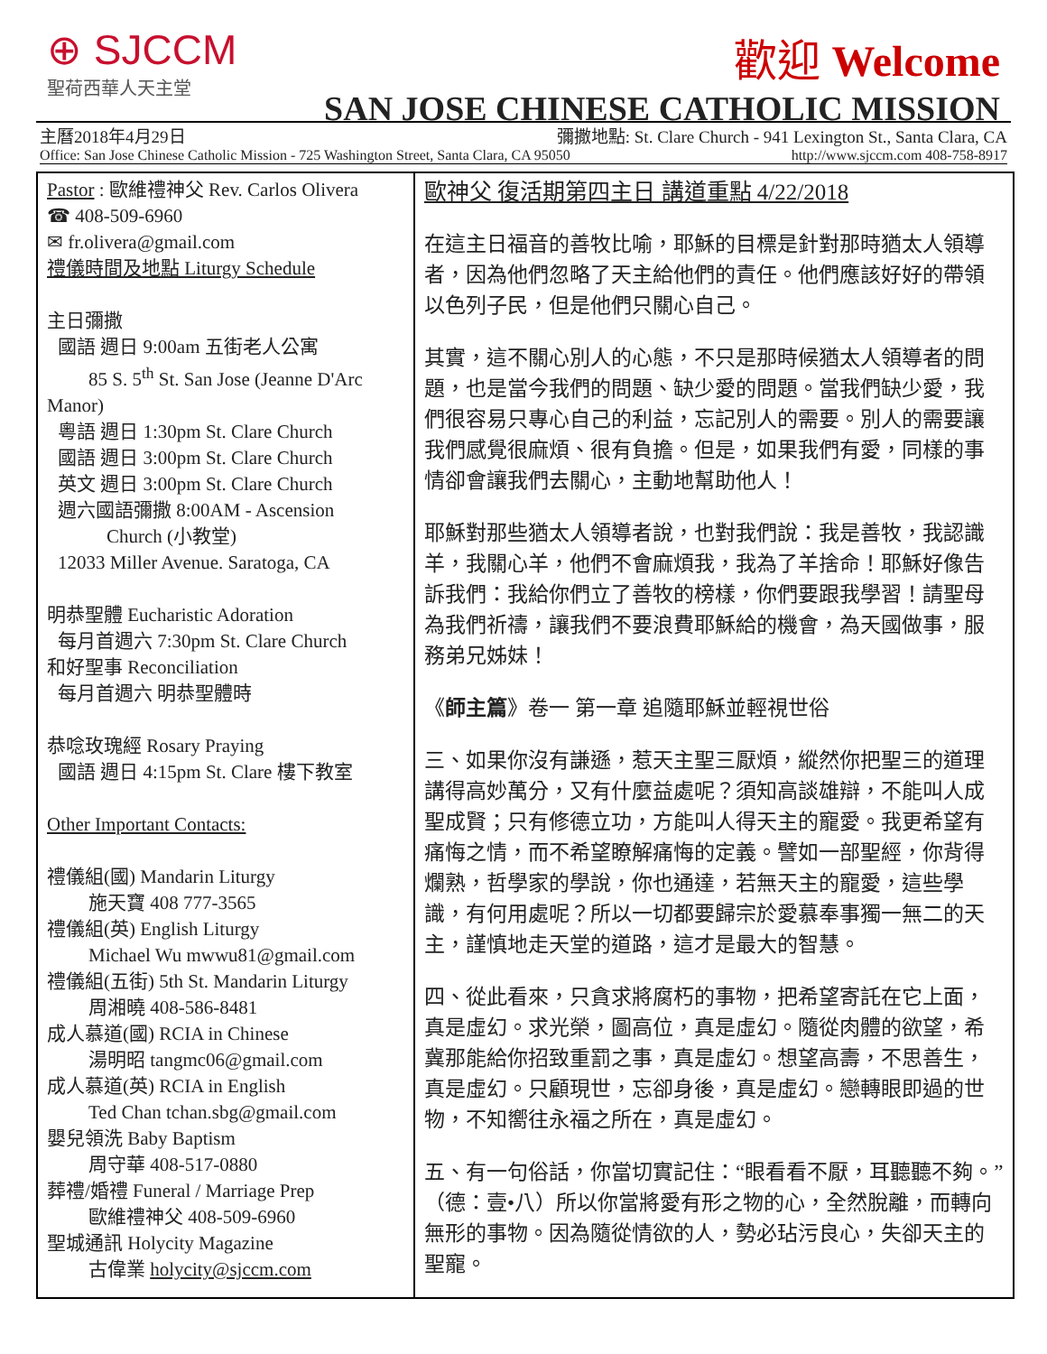⊕ SJCCM
聖荷西華人天主堂
歡迎 Welcome
SAN JOSE CHINESE CATHOLIC MISSION
主曆2018年4月29日 彌撒地點: St. Clare Church - 941 Lexington St., Santa Clara, CA
Office: San Jose Chinese Catholic Mission - 725 Washington Street, Santa Clara, CA 95050 http://www.sjccm.com 408-758-8917
Pastor : 歐維禮神父 Rev. Carlos Olivera
☎ 408-509-6960
✉ fr.olivera@gmail.com
禮儀時間及地點 Liturgy Schedule
主日彌撒
國語 週日 9:00am 五街老人公寓
85 S. 5<sup>th</sup> St. San Jose (Jeanne D'Arc
Manor)
粵語 週日 1:30pm St. Clare Church
國語 週日 3:00pm St. Clare Church
英文 週日 3:00pm St. Clare Church
週六國語彌撒 8:00AM - Ascension
Church (小教堂)
12033 Miller Avenue. Saratoga, CA
明恭聖體 Eucharistic Adoration
每月首週六 7:30pm St. Clare Church
和好聖事 Reconciliation
每月首週六 明恭聖體時
恭唸玫瑰經 Rosary Praying
國語 週日 4:15pm St. Clare 樓下教室
Other Important Contacts:
禮儀組(國) Mandarin Liturgy
施天寶 408 777-3565
禮儀組(英) English Liturgy
Michael Wu mwwu81@gmail.com
禮儀組(五街) 5th St. Mandarin Liturgy
周湘曉 408-586-8481
成人慕道(國) RCIA in Chinese
湯明昭 tangmc06@gmail.com
成人慕道(英) RCIA in English
Ted Chan tchan.sbg@gmail.com
嬰兒領洗 Baby Baptism
周守華 408-517-0880
葬禮/婚禮 Funeral / Marriage Prep
歐維禮神父 408-509-6960
聖城通訊 Holycity Magazine
古偉業 holycity@sjccm.com
歐神父 復活期第四主日 講道重點 4/22/2018
在這主日福音的善牧比喻，耶穌的目標是針對那時猶太人領導者，因為他們忽略了天主給他們的責任。他們應該好好的帶領以色列子民，但是他們只關心自己。
其實，這不關心別人的心態，不只是那時候猶太人領導者的問題，也是當今我們的問題、缺少愛的問題。當我們缺少愛，我們很容易只專心自己的利益，忘記別人的需要。別人的需要讓我們感覺很麻煩、很有負擔。但是，如果我們有愛，同樣的事情卻會讓我們去關心，主動地幫助他人！
耶穌對那些猶太人領導者說，也對我們說：我是善牧，我認識羊，我關心羊，他們不會麻煩我，我為了羊捨命！耶穌好像告訴我們：我給你們立了善牧的榜樣，你們要跟我學習！請聖母為我們祈禱，讓我們不要浪費耶穌給的機會，為天國做事，服務弟兄姊妹！
《師主篇》卷一 第一章 追隨耶穌並輕視世俗
三、如果你沒有謙遜，惹天主聖三厭煩，縱然你把聖三的道理講得高妙萬分，又有什麼益處呢？須知高談雄辯，不能叫人成聖成賢；只有修德立功，方能叫人得天主的寵愛。我更希望有痛悔之情，而不希望瞭解痛悔的定義。譬如一部聖經，你背得爛熟，哲學家的學說，你也通達，若無天主的寵愛，這些學識，有何用處呢？所以一切都要歸宗於愛慕奉事獨一無二的天主，謹慎地走天堂的道路，這才是最大的智慧。
四、從此看來，只貪求將腐朽的事物，把希望寄託在它上面，真是虛幻。求光榮，圖高位，真是虛幻。隨從肉體的欲望，希冀那能給你招致重罰之事，真是虛幻。想望高壽，不思善生，真是虛幻。只顧現世，忘卻身後，真是虛幻。戀轉眼即過的世物，不知嚮往永福之所在，真是虛幻。
五、有一句俗話，你當切實記住：“眼看看不厭，耳聽聽不夠。”（德：壹•八）所以你當將愛有形之物的心，全然脫離，而轉向無形的事物。因為隨從情欲的人，勢必玷污良心，失卻天主的聖寵。